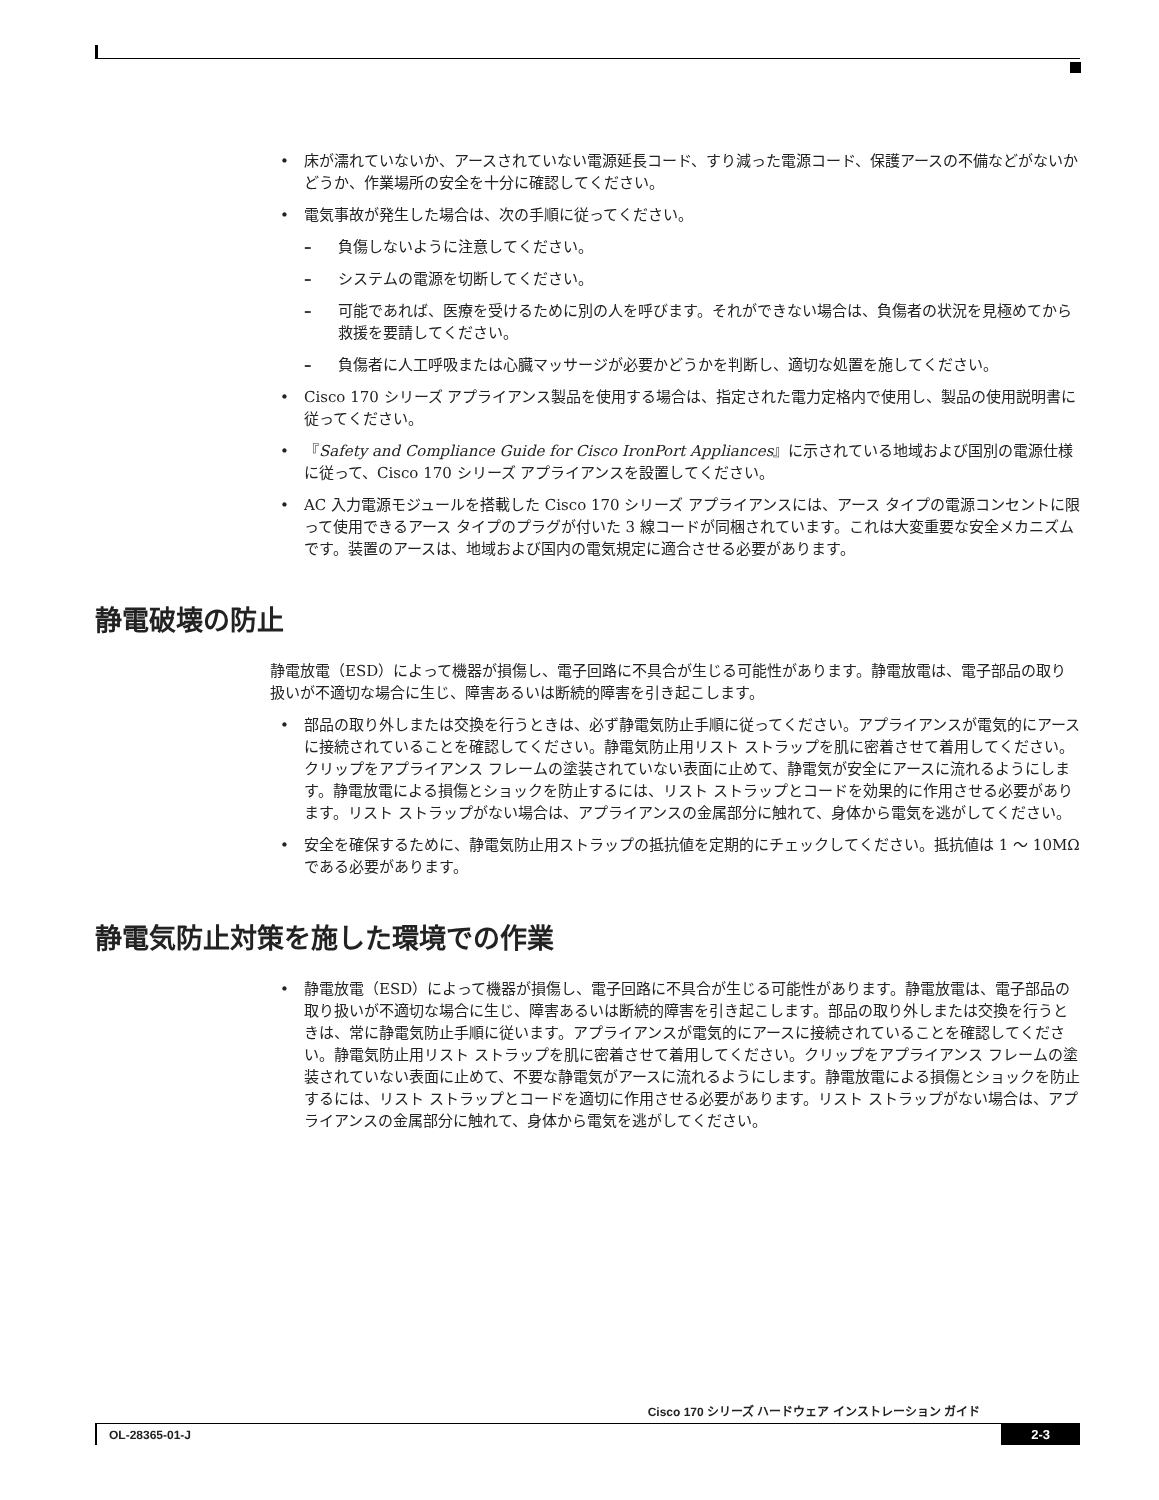• 床が濡れていないか、アースされていない電源延長コード、すり減った電源コード、保護アースの不備などがないかどうか、作業場所の安全を十分に確認してください。
• 電気事故が発生した場合は、次の手順に従ってください。
– 負傷しないように注意してください。
– システムの電源を切断してください。
– 可能であれば、医療を受けるために別の人を呼びます。それができない場合は、負傷者の状況を見極めてから救援を要請してください。
– 負傷者に人工呼吸または心臓マッサージが必要かどうかを判断し、適切な処置を施してください。
• Cisco 170 シリーズ アプライアンス製品を使用する場合は、指定された電力定格内で使用し、製品の使用説明書に従ってください。
• 『Safety and Compliance Guide for Cisco IronPort Appliances』に示されている地域および国別の電源仕様に従って、Cisco 170 シリーズ アプライアンスを設置してください。
• AC 入力電源モジュールを搭載した Cisco 170 シリーズ アプライアンスには、アース タイプの電源コンセントに限って使用できるアース タイプのプラグが付いた 3 線コードが同梱されています。これは大変重要な安全メカニズムです。装置のアースは、地域および国内の電気規定に適合させる必要があります。
静電破壊の防止
静電放電（ESD）によって機器が損傷し、電子回路に不具合が生じる可能性があります。静電放電は、電子部品の取り扱いが不適切な場合に生じ、障害あるいは断続的障害を引き起こします。
• 部品の取り外しまたは交換を行うときは、必ず静電気防止手順に従ってください。アプライアンスが電気的にアースに接続されていることを確認してください。静電気防止用リスト ストラップを肌に密着させて着用してください。クリップをアプライアンス フレームの塗装されていない表面に止めて、静電気が安全にアースに流れるようにします。静電放電による損傷とショックを防止するには、リスト ストラップとコードを効果的に作用させる必要があります。リスト ストラップがない場合は、アプライアンスの金属部分に触れて、身体から電気を逃がしてください。
• 安全を確保するために、静電気防止用ストラップの抵抗値を定期的にチェックしてください。抵抗値は 1 ～ 10MΩ である必要があります。
静電気防止対策を施した環境での作業
• 静電放電（ESD）によって機器が損傷し、電子回路に不具合が生じる可能性があります。静電放電は、電子部品の取り扱いが不適切な場合に生じ、障害あるいは断続的障害を引き起こします。部品の取り外しまたは交換を行うときは、常に静電気防止手順に従います。アプライアンスが電気的にアースに接続されていることを確認してください。静電気防止用リスト ストラップを肌に密着させて着用してください。クリップをアプライアンス フレームの塗装されていない表面に止めて、不要な静電気がアースに流れるようにします。静電放電による損傷とショックを防止するには、リスト ストラップとコードを適切に作用させる必要があります。リスト ストラップがない場合は、アプライアンスの金属部分に触れて、身体から電気を逃がしてください。
Cisco 170 シリーズ ハードウェア インストレーション ガイド
OL-28365-01-J 2-3